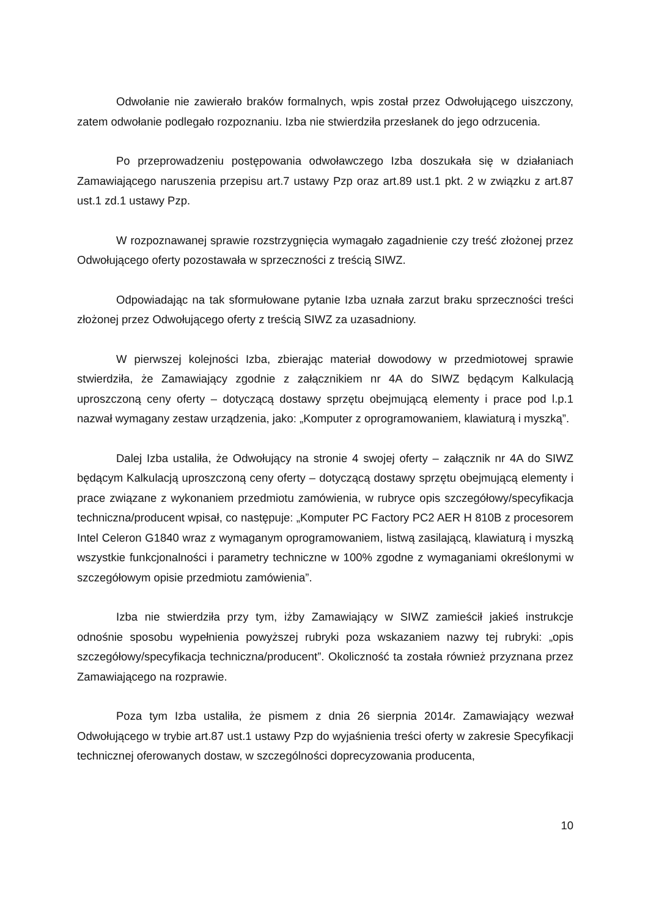Odwołanie nie zawierało braków formalnych, wpis został przez Odwołującego uiszczony, zatem odwołanie podlegało rozpoznaniu. Izba nie stwierdziła przesłanek do jego odrzucenia.
Po przeprowadzeniu postępowania odwoławczego Izba doszukała się w działaniach Zamawiającego naruszenia przepisu art.7 ustawy Pzp oraz art.89 ust.1 pkt. 2 w związku z art.87 ust.1 zd.1 ustawy Pzp.
W rozpoznawanej sprawie rozstrzygnięcia wymagało zagadnienie czy treść złożonej przez Odwołującego oferty pozostawała w sprzeczności z treścią SIWZ.
Odpowiadając na tak sformułowane pytanie Izba uznała zarzut braku sprzeczności treści złożonej przez Odwołującego oferty z treścią SIWZ za uzasadniony.
W pierwszej kolejności Izba, zbierając materiał dowodowy w przedmiotowej sprawie stwierdziła, że Zamawiający zgodnie z załącznikiem nr 4A do SIWZ będącym Kalkulacją uproszczoną ceny oferty – dotyczącą dostawy sprzętu obejmującą elementy i prace pod l.p.1 nazwał wymagany zestaw urządzenia, jako: „Komputer z oprogramowaniem, klawiaturą i myszką”.
Dalej Izba ustaliła, że Odwołujący na stronie 4 swojej oferty – załącznik nr 4A do SIWZ będącym Kalkulacją uproszczoną ceny oferty – dotyczącą dostawy sprzętu obejmującą elementy i prace związane z wykonaniem przedmiotu zamówienia, w rubryce opis szczegółowy/specyfikacja techniczna/producent wpisał, co następuje: „Komputer PC Factory PC2 AER H 810B z procesorem Intel Celeron G1840 wraz z wymaganym oprogramowaniem, listwą zasilającą, klawiaturą i myszką wszystkie funkcjonalności i parametry techniczne w 100% zgodne z wymaganiami określonymi w szczegółowym opisie przedmiotu zamówienia”.
Izba nie stwierdziła przy tym, iżby Zamawiający w SIWZ zamieścił jakieś instrukcje odnośnie sposobu wypełnienia powyższej rubryki poza wskazaniem nazwy tej rubryki: „opis szczegółowy/specyfikacja techniczna/producent”. Okoliczność ta została również przyznana przez Zamawiającego na rozprawie.
Poza tym Izba ustaliła, że pismem z dnia 26 sierpnia 2014r. Zamawiający wezwał Odwołującego w trybie art.87 ust.1 ustawy Pzp do wyjaśnienia treści oferty w zakresie Specyfikacji technicznej oferowanych dostaw, w szczególności doprecyzowania producenta,
10